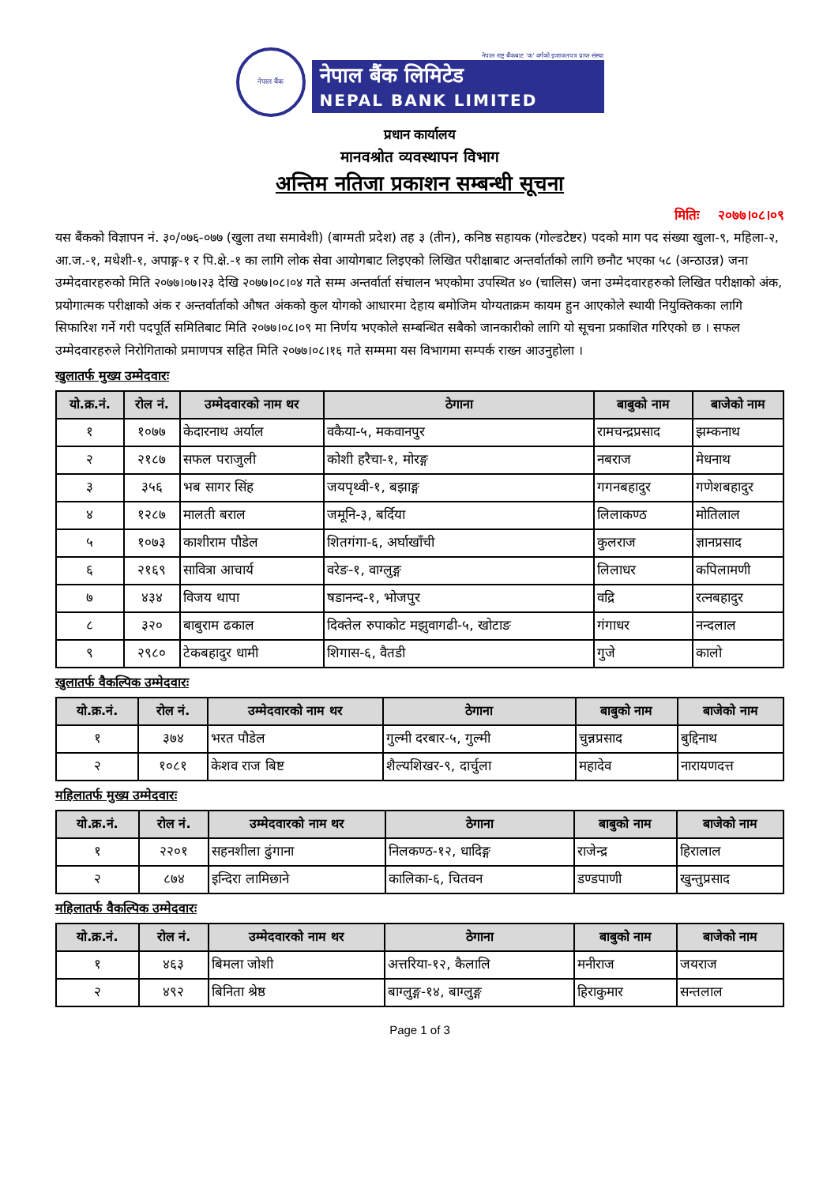नेपाल बैंक
नेपाल राष्ट्र बैंकबाट 'क' वर्गको इजाजतपत्र प्राप्त संस्था
नेपाल बैंक लिमिटेड
NEPAL BANK LIMITED
प्रधान कार्यालय
मानवश्रोत व्यवस्थापन विभाग
अन्तिम नतिजा प्रकाशन सम्बन्धी सूचना
मितिः २०७७।०८।०९
यस बैंकको विज्ञापन नं. ३०/०७६-०७७ (खुला तथा समावेशी) (बाग्मती प्रदेश) तह ३ (तीन), कनिष्ठ सहायक (गोल्डटेष्टर) पदको माग पद संख्या खुला-९, महिला-२, आ.ज.-१, मधेशी-१, अपाङ्ग-१ र पि.क्षे.-१ का लागि लोक सेवा आयोगबाट लिइएको लिखित परीक्षाबाट अन्तर्वार्ताको लागि छनौट भएका ५८ (अन्ठाउन्न) जना उम्मेदवारहरुको मिति २०७७।०७।२३ देखि २०७७।०८।०४ गते सम्म अन्तर्वार्ता संचालन भएकोमा उपस्थित ४० (चालिस) जना उम्मेदवारहरुको लिखित परीक्षाको अंक, प्रयोगात्मक परीक्षाको अंक र अन्तर्वार्ताको औषत अंकको कुल योगको आधारमा देहाय बमोजिम योग्यताक्रम कायम हुन आएकोले स्थायी नियुक्तिकका लागि सिफारिश गर्ने गरी पदपूर्ति समितिबाट मिति २०७७।०८।०९ मा निर्णय भएकोले सम्बन्धित सबैको जानकारीको लागि यो सूचना प्रकाशित गरिएको छ । सफल उम्मेदवारहरुले निरोगिताको प्रमाणपत्र सहित मिति २०७७।०८।१६ गते सम्ममा यस विभागमा सम्पर्क राख्न आउनुहोला ।
खुलातर्फ मुख्य उम्मेदवारः
| यो.क्र.नं. | रोल नं. | उम्मेदवारको नाम थर | ठेगाना | बाबुको नाम | बाजेको नाम |
| --- | --- | --- | --- | --- | --- |
| १ | १०७७ | केदारनाथ अर्याल | वकैया-५, मकवानपुर | रामचन्द्रप्रसाद | झम्कनाथ |
| २ | २१८७ | सफल पराजुली | कोशी हरैचा-१, मोरङ्ग | नबराज | मेधनाथ |
| ३ | ३५६ | भब सागर सिंह | जयपृथ्वी-१, बझाङ्ग | गगनबहादुर | गणेशबहादुर |
| ४ | १२८७ | मालती बराल | जमूनि-३, बर्दिया | लिलाकण्ठ | मोतिलाल |
| ५ | १०७३ | काशीराम पौडेल | शितगंगा-६, अर्घाखाँची | कुलराज | ज्ञानप्रसाद |
| ६ | २१६९ | सावित्रा आचार्य | वरेङ-१, वाग्लुङ्ग | लिलाधर | कपिलामणी |
| ७ | ४३४ | विजय थापा | षडानन्द-१, भोजपुर | वद्रि | रत्नबहादुर |
| ८ | ३२० | बाबुराम ढकाल | दिक्तेल रुपाकोट मझुवागढी-५, खोटाङ | गंगाधर | नन्दलाल |
| ९ | २९८० | टेकबहादुर धामी | शिगास-६, वैतडी | गुजे | कालो |
खुलातर्फ वैकल्पिक उम्मेदवारः
| यो.क्र.नं. | रोल नं. | उम्मेदवारको नाम थर | ठेगाना | बाबुको नाम | बाजेको नाम |
| --- | --- | --- | --- | --- | --- |
| १ | ३७४ | भरत पौडेल | गुल्मी दरबार-५, गुल्मी | चुन्नप्रसाद | बुद्दिनाथ |
| २ | १०८१ | केशव राज बिष्ट | शैल्यशिखर-९, दार्चुला | महादेव | नारायणदत्त |
महिलातर्फ मुख्य उम्मेदवारः
| यो.क्र.नं. | रोल नं. | उम्मेदवारको नाम थर | ठेगाना | बाबुको नाम | बाजेको नाम |
| --- | --- | --- | --- | --- | --- |
| १ | २२०१ | सहनशीला ढुंगाना | निलकण्ठ-१२, धादिङ्ग | राजेन्द्र | हिरालाल |
| २ | ८७४ | इन्दिरा लामिछाने | कालिका-६, चितवन | डण्डपाणी | खुन्तुप्रसाद |
महिलातर्फ वैकल्पिक उम्मेदवारः
| यो.क्र.नं. | रोल नं. | उम्मेदवारको नाम थर | ठेगाना | बाबुको नाम | बाजेको नाम |
| --- | --- | --- | --- | --- | --- |
| १ | ४६३ | बिमला जोशी | अत्तरिया-१२, कैलालि | मनीराज | जयराज |
| २ | ४९२ | बिनिता श्रेष्ठ | बाग्लुङ्ग-१४, बाग्लुङ्ग | हिराकुमार | सन्तलाल |
Page 1 of 3